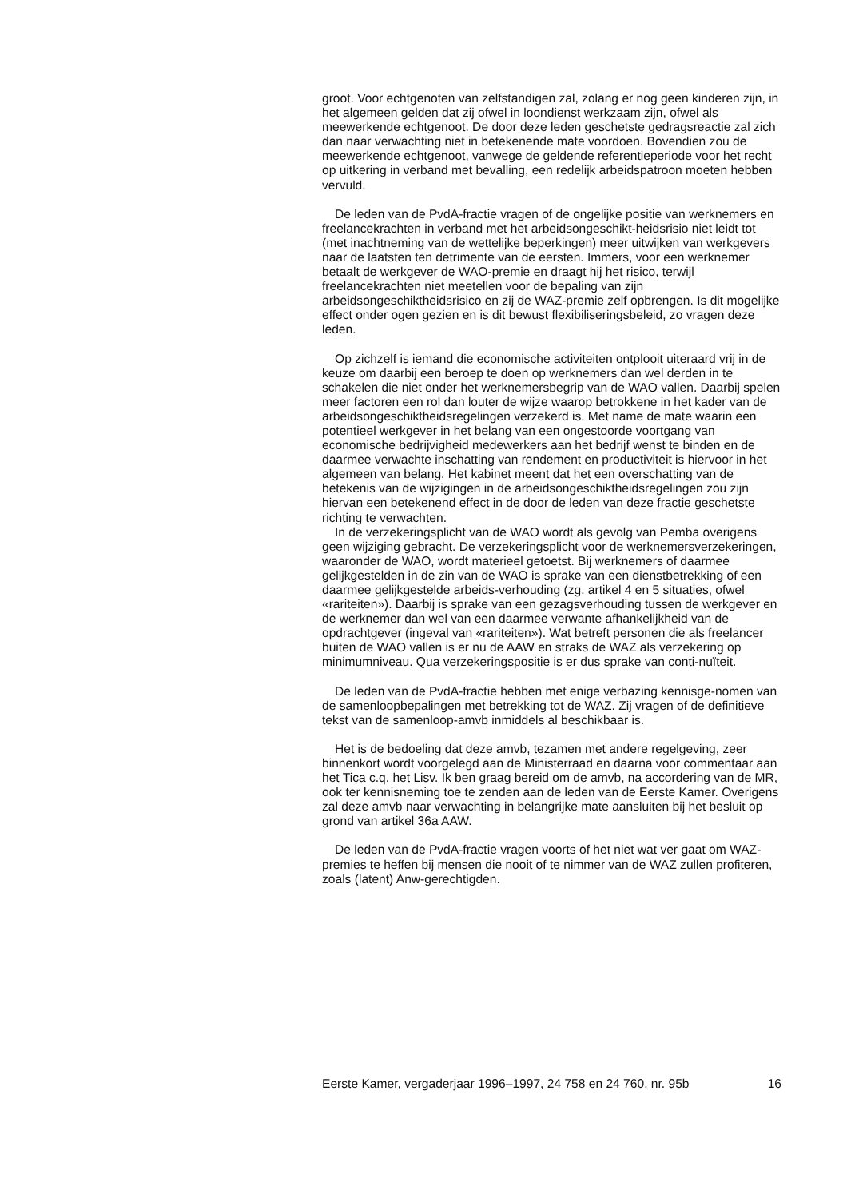groot. Voor echtgenoten van zelfstandigen zal, zolang er nog geen kinderen zijn, in het algemeen gelden dat zij ofwel in loondienst werkzaam zijn, ofwel als meewerkende echtgenoot. De door deze leden geschetste gedragsreactie zal zich dan naar verwachting niet in betekenende mate voordoen. Bovendien zou de meewerkende echtgenoot, vanwege de geldende referentieperiode voor het recht op uitkering in verband met bevalling, een redelijk arbeidspatroon moeten hebben vervuld.
De leden van de PvdA-fractie vragen of de ongelijke positie van werknemers en freelancekrachten in verband met het arbeidsongeschikt-heidsrisio niet leidt tot (met inachtneming van de wettelijke beperkingen) meer uitwijken van werkgevers naar de laatsten ten detrimente van de eersten. Immers, voor een werknemer betaalt de werkgever de WAO-premie en draagt hij het risico, terwijl freelancekrachten niet meetellen voor de bepaling van zijn arbeidsongeschiktheidsrisico en zij de WAZ-premie zelf opbrengen. Is dit mogelijke effect onder ogen gezien en is dit bewust flexibiliseringsbeleid, zo vragen deze leden.
Op zichzelf is iemand die economische activiteiten ontplooit uiteraard vrij in de keuze om daarbij een beroep te doen op werknemers dan wel derden in te schakelen die niet onder het werknemersbegrip van de WAO vallen. Daarbij spelen meer factoren een rol dan louter de wijze waarop betrokkene in het kader van de arbeidsongeschiktheidsregelingen verzekerd is. Met name de mate waarin een potentieel werkgever in het belang van een ongestoorde voortgang van economische bedrijvigheid medewerkers aan het bedrijf wenst te binden en de daarmee verwachte inschatting van rendement en productiviteit is hiervoor in het algemeen van belang. Het kabinet meent dat het een overschatting van de betekenis van de wijzigingen in de arbeidsongeschiktheidsregelingen zou zijn hiervan een betekenend effect in de door de leden van deze fractie geschetste richting te verwachten.
In de verzekeringsplicht van de WAO wordt als gevolg van Pemba overigens geen wijziging gebracht. De verzekeringsplicht voor de werknemersverzekeringen, waaronder de WAO, wordt materieel getoetst. Bij werknemers of daarmee gelijkgestelden in de zin van de WAO is sprake van een dienstbetrekking of een daarmee gelijkgestelde arbeids-verhouding (zg. artikel 4 en 5 situaties, ofwel «rariteiten»). Daarbij is sprake van een gezagsverhouding tussen de werkgever en de werknemer dan wel van een daarmee verwante afhankelijkheid van de opdrachtgever (ingeval van «rariteiten»). Wat betreft personen die als freelancer buiten de WAO vallen is er nu de AAW en straks de WAZ als verzekering op minimumniveau. Qua verzekeringspositie is er dus sprake van conti-nuïteit.
De leden van de PvdA-fractie hebben met enige verbazing kennisge-nomen van de samenloopbepalingen met betrekking tot de WAZ. Zij vragen of de definitieve tekst van de samenloop-amvb inmiddels al beschikbaar is.
Het is de bedoeling dat deze amvb, tezamen met andere regelgeving, zeer binnenkort wordt voorgelegd aan de Ministerraad en daarna voor commentaar aan het Tica c.q. het Lisv. Ik ben graag bereid om de amvb, na accordering van de MR, ook ter kennisneming toe te zenden aan de leden van de Eerste Kamer. Overigens zal deze amvb naar verwachting in belangrijke mate aansluiten bij het besluit op grond van artikel 36a AAW.
De leden van de PvdA-fractie vragen voorts of het niet wat ver gaat om WAZ-premies te heffen bij mensen die nooit of te nimmer van de WAZ zullen profiteren, zoals (latent) Anw-gerechtigden.
Eerste Kamer, vergaderjaar 1996–1997, 24 758 en 24 760, nr. 95b 16